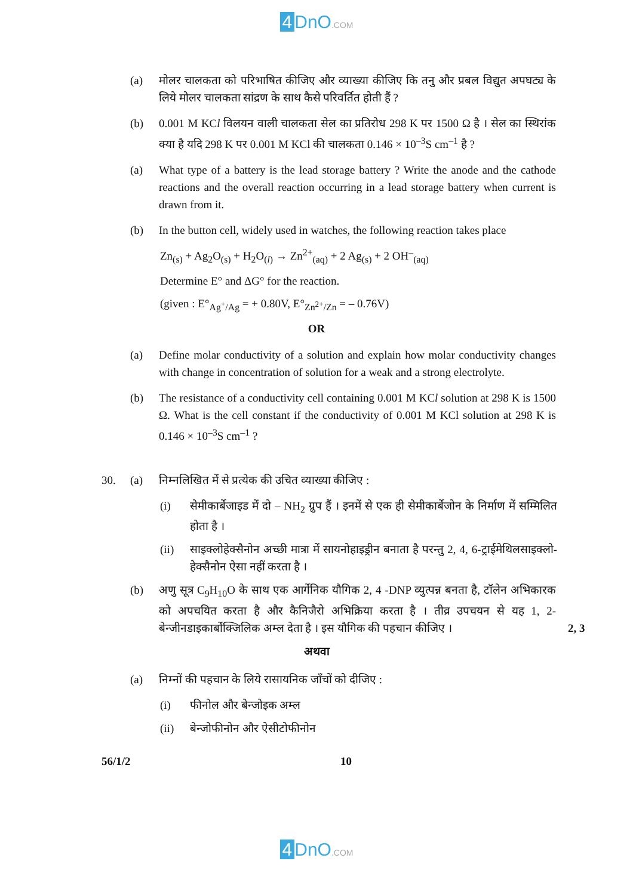4 DnO.COM
(a) मोलर चालकता को परिभाषित कीजिए और व्याख्या कीजिए कि तनु और प्रबल विद्युत अपघट्य के लिये मोलर चालकता सांद्रण के साथ कैसे परिवर्तित होती हैं ?
(b) 0.001 M KCl विलयन वाली चालकता सेल का प्रतिरोध 298 K पर 1500 Ω है । सेल का स्थिरांक क्या है यदि 298 K पर 0.001 M KCl की चालकता 0.146 × 10<sup>–3</sup>S cm<sup>–1</sup> है ?
(a) What type of a battery is the lead storage battery ? Write the anode and the cathode reactions and the overall reaction occurring in a lead storage battery when current is drawn from it.
(b) In the button cell, widely used in watches, the following reaction takes place
Zn<sub>(s)</sub> + Ag<sub>2</sub>O<sub>(s)</sub> + H<sub>2</sub>O<sub>(l)</sub> → Zn<sup>2+</sup><sub>(aq)</sub> + 2 Ag<sub>(s)</sub> + 2 OH<sup>–</sup><sub>(aq)</sub>
Determine E° and ΔG° for the reaction.
(given : E°<sub>Ag<sup>+</sup>/Ag</sub> = + 0.80V, E°<sub>Zn<sup>2+</sup>/Zn</sub> = – 0.76V)
OR
(a) Define molar conductivity of a solution and explain how molar conductivity changes with change in concentration of solution for a weak and a strong electrolyte.
(b) The resistance of a conductivity cell containing 0.001 M KCl solution at 298 K is 1500 Ω. What is the cell constant if the conductivity of 0.001 M KCl solution at 298 K is 0.146 × 10<sup>–3</sup>S cm<sup>–1</sup> ?
30. (a) निम्नलिखित में से प्रत्येक की उचित व्याख्या कीजिए :
(i) सेमीकार्बेजाइड में दो – NH<sub>2</sub> ग्रुप हैं । इनमें से एक ही सेमीकार्बेजोन के निर्माण में सम्मिलित होता है ।
(ii) साइक्लोहेक्सैनोन अच्छी मात्रा में सायनोहाइड्रीन बनाता है परन्तु 2, 4, 6-ट्राईमेथिलसाइक्लो-हेक्सैनोन ऐसा नहीं करता है ।
(b) अणु सूत्र C<sub>9</sub>H<sub>10</sub>O के साथ एक आर्गेनिक यौगिक 2, 4 -DNP व्युत्पन्न बनता है, टॉलेन अभिकारक को अपचयित करता है और कैनिजैरो अभिक्रिया करता है । तीव्र उपचयन से यह 1, 2-बेन्जीनडाइकार्बोक्जिलिक अम्ल देता है । इस यौगिक की पहचान कीजिए ।
2, 3
अथवा
(a) निम्नों की पहचान के लिये रासायनिक जाँचों को दीजिए :
(i) फीनोल और बेन्जोइक अम्ल
(ii) बेन्जोफीनोन और ऐसीटोफीनोन
56/1/2 10
4 DnO.COM